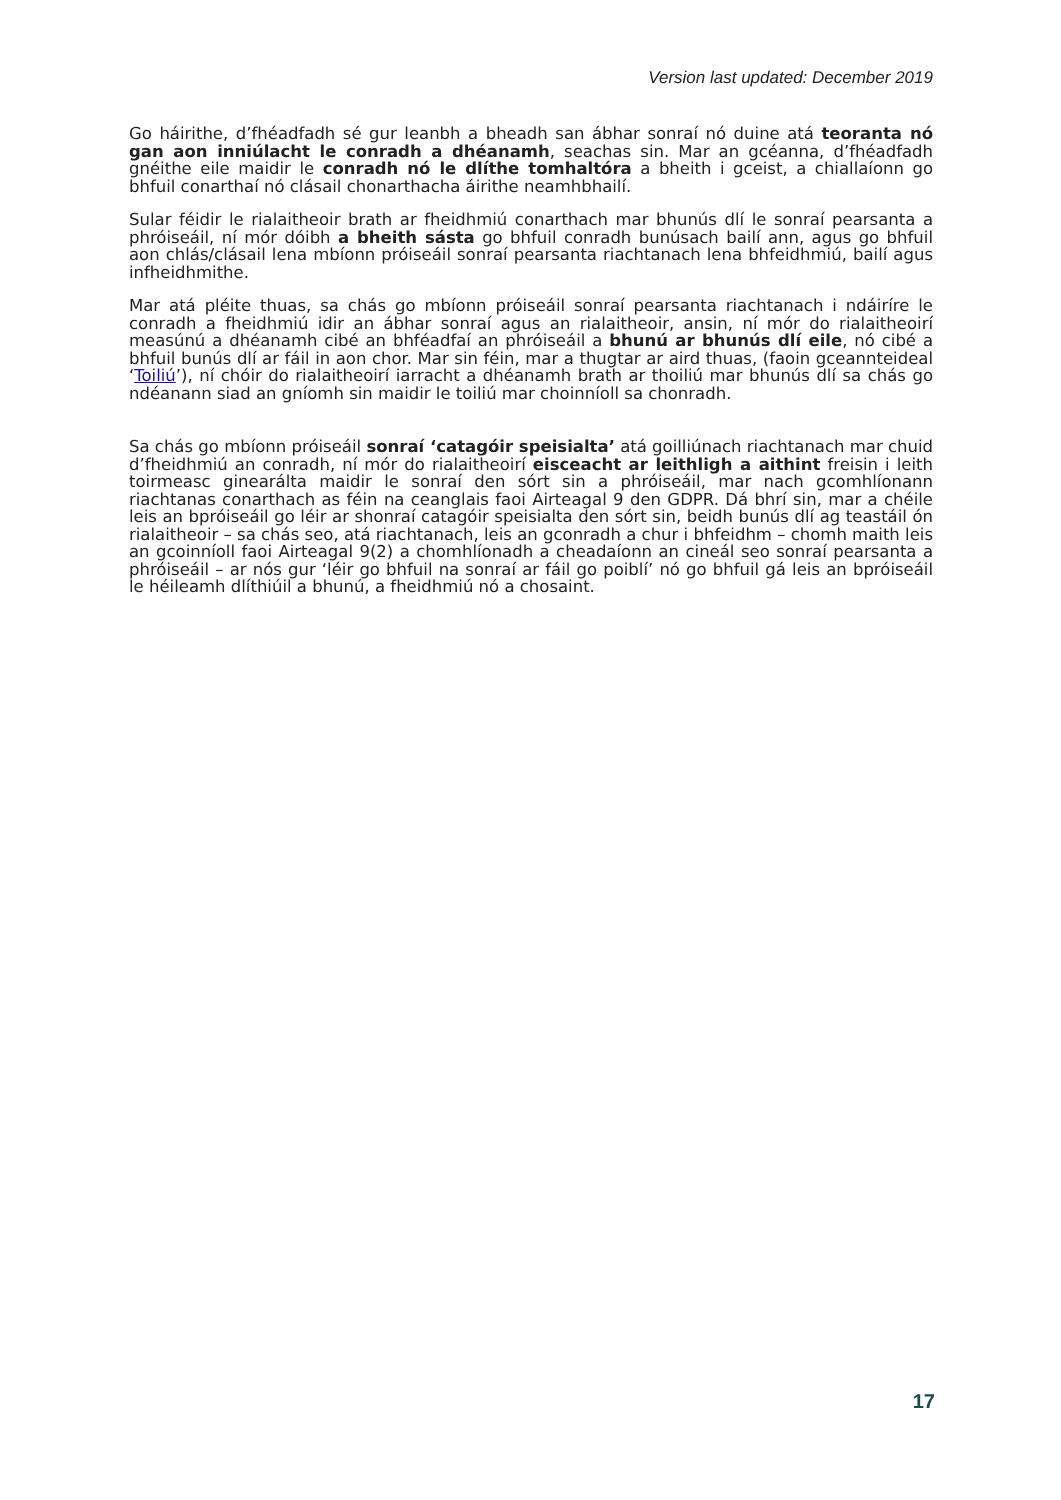Version last updated: December 2019
Go háirithe, d’fhéadfadh sé gur leanbh a bheadh san ábhar sonraí nó duine atá teoranta nó gan aon inniúlacht le conradh a dhéanamh, seachas sin. Mar an gcéanna, d’fhéadfadh gnéithe eile maidir le conradh nó le dlíthe tomhaltóra a bheith i gceist, a chiallaíonn go bhfuil conarthaí nó clásail chonarthacha áirithe neamhbhailí.
Sular féidir le rialaitheoir brath ar fheidhmiú conarthach mar bhunús dlí le sonraí pearsanta a phróiseáil, ní mór dóibh a bheith sásta go bhfuil conradh bunúsach bailí ann, agus go bhfuil aon chlás/clásail lena mbíonn próiseáil sonraí pearsanta riachtanach lena bhfeidhmiú, bailí agus infheidhmithe.
Mar atá pléite thuas, sa chás go mbíonn próiseáil sonraí pearsanta riachtanach i ndáiríre le conradh a fheidhmiú idir an ábhar sonraí agus an rialaitheoir, ansin, ní mór do rialaitheoirí measúnú a dhéanamh cibé an bhféadfaí an phróiseáil a bhunú ar bhunús dlí eile, nó cibé a bhfuil bunús dlí ar fáil in aon chor. Mar sin féin, mar a thugtar ar aird thuas, (faoin gceannteideal ‘Toiliú’), ní chóir do rialaitheoirí iarracht a dhéanamh brath ar thoiliú mar bhunús dlí sa chás go ndéanann siad an gníomh sin maidir le toiliú mar choinníoll sa chonradh.
Sa chás go mbíonn próiseáil sonraí ‘catagóir speisialta’ atá goilliúnach riachtanach mar chuid d’fheidhmiú an conradh, ní mór do rialaitheoirí eisceacht ar leithligh a aithint freisin i leith toirmeasc ginearálta maidir le sonraí den sórt sin a phróiseáil, mar nach gcomhlíonann riachtanas conarthach as féin na ceanglais faoi Airteagal 9 den GDPR. Dá bhrí sin, mar a chéile leis an bpróiseáil go léir ar shonraí catagóir speisialta den sórt sin, beidh bunús dlí ag teastáil ón rialaitheoir – sa chás seo, atá riachtanach, leis an gconradh a chur i bhfeidhm – chomh maith leis an gcoinníoll faoi Airteagal 9(2) a chomhlíonadh a cheadaíonn an cineál seo sonraí pearsanta a phróiseáil – ar nós gur ‘léir go bhfuil na sonraí ar fáil go poiblí’ nó go bhfuil gá leis an bpróiseáil le héileamh dlíthiúil a bhunú, a fheidhmiú nó a chosaint.
17